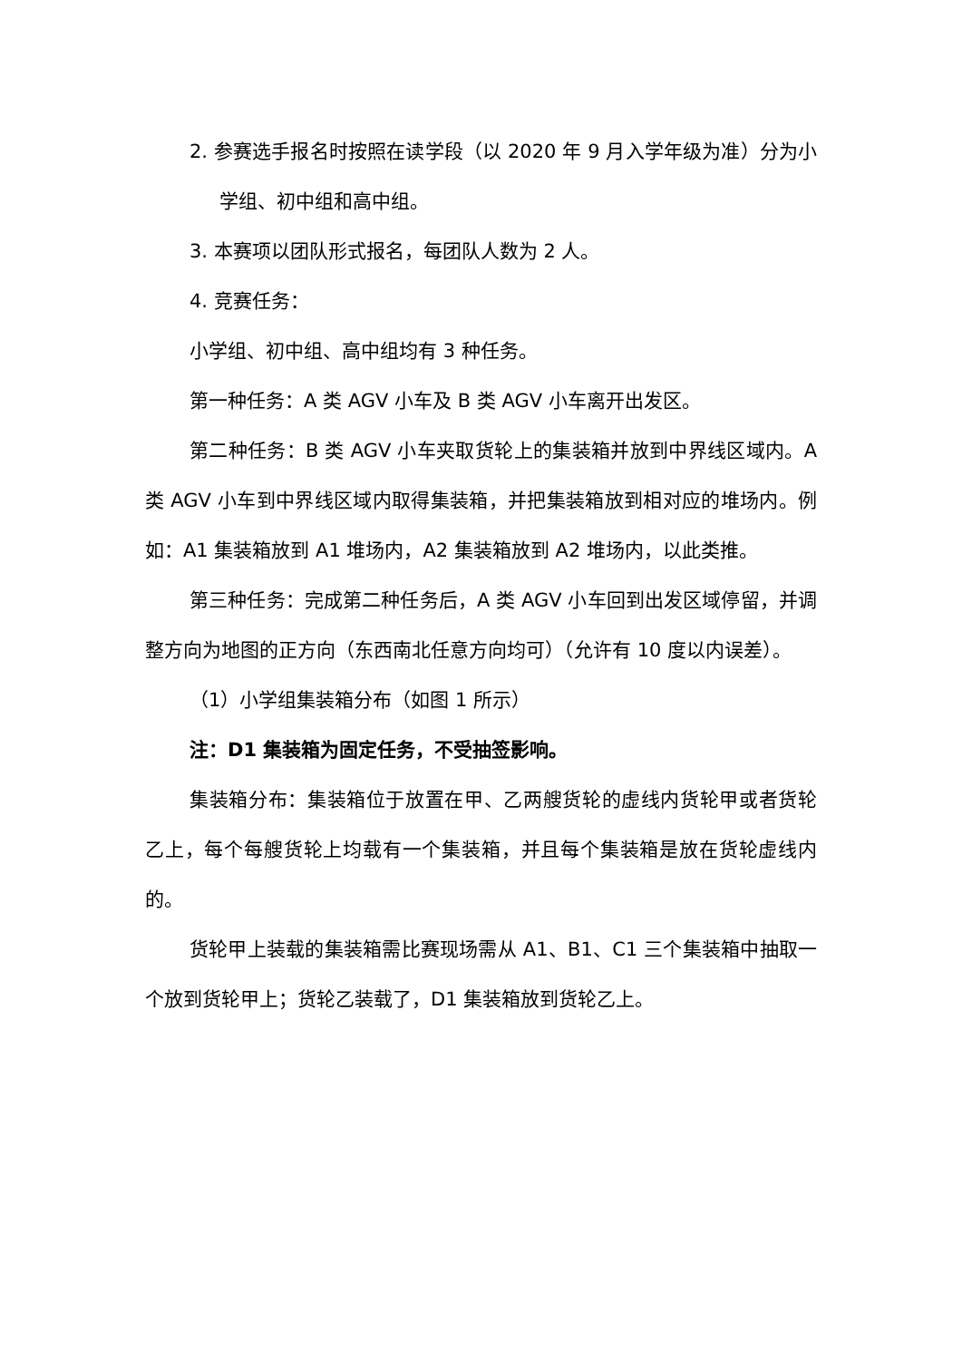2. 参赛选手报名时按照在读学段（以 2020 年 9 月入学年级为准）分为小学组、初中组和高中组。
3. 本赛项以团队形式报名，每团队人数为 2 人。
4. 竞赛任务：
小学组、初中组、高中组均有 3 种任务。
第一种任务：A 类 AGV 小车及 B 类 AGV 小车离开出发区。
第二种任务：B 类 AGV 小车夹取货轮上的集装箱并放到中界线区域内。A 类 AGV 小车到中界线区域内取得集装箱，并把集装箱放到相对应的堆场内。例如：A1 集装箱放到 A1 堆场内，A2 集装箱放到 A2 堆场内，以此类推。
第三种任务：完成第二种任务后，A 类 AGV 小车回到出发区域停留，并调整方向为地图的正方向（东西南北任意方向均可）（允许有 10 度以内误差）。
（1）小学组集装箱分布（如图 1 所示）
注：D1 集装箱为固定任务，不受抽签影响。
集装箱分布：集装箱位于放置在甲、乙两艘货轮的虚线内货轮甲或者货轮乙上，每个每艘货轮上均载有一个集装箱，并且每个集装箱是放在货轮虚线内的。
货轮甲上装载的集装箱需比赛现场需从 A1、B1、C1 三个集装箱中抽取一个放到货轮甲上；货轮乙装载了，D1 集装箱放到货轮乙上。